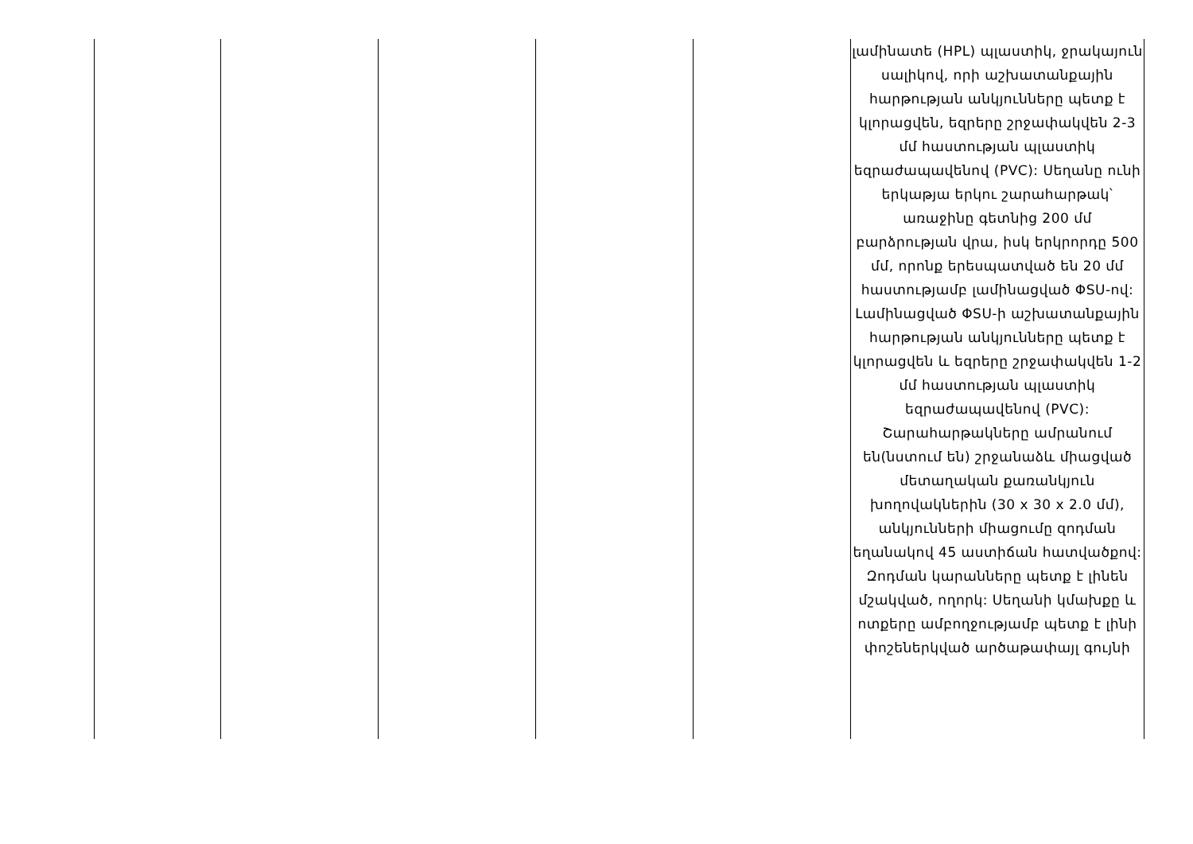| | | | | | լամինատե (HPL) պլաստիկ, ջրակայուն սալիկով, որի աշխատանքային հարթության անկյունները պետք է կլորացվեն, եզրերը շրջափակվեն 2-3 մմ հաստության պլաստիկ եզրաժապավենով (PVC): Սեղանը ունի երկաթյա երկու շարահարթակ՝ առաջինը գետնից 200 մմ բարձրության վրա, իսկ երկրորդը 500 մմ, որոնք երեսպատված են 20 մմ հաստությամբ լամինացված ΦSU-ով: Լամինացված ΦSU-ի աշխատանքային հարթության անկյունները պետք է կլորացվեն և եզրերը շրջափակվեն 1-2 մմ հաստության պլաստիկ եզրաժապավենով (PVC): Շարահարթակները ամրանում են(նստում են) շրջանաձև միացված մետաղական քառանկյուն խողովակներին (30 x 30 x 2.0 մմ), անկյունների միացումը զոդման եղանակով 45 աստիճան հատվածքով: Զոդման կարանները պետք է լինեն մշակված, ողորկ: Սեղանի կմախքը և ոտքերը ամբողջությամբ պետք է լինի փոշեներկված արծաթափայլ գույնի |